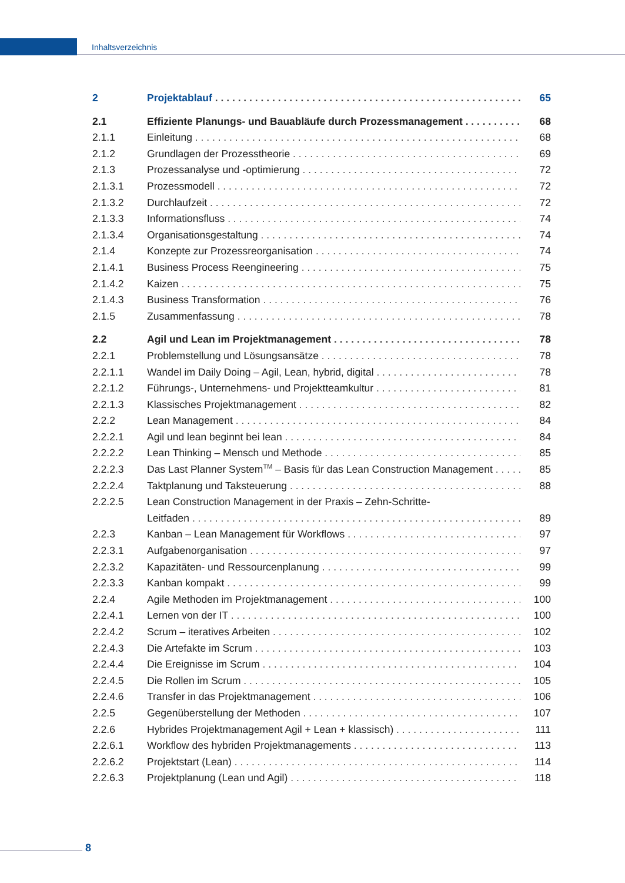Inhaltsverzeichnis
2 Projektablauf 65
2.1 Effiziente Planungs- und Bauabläufe durch Prozessmanagement 68
2.1.1 Einleitung 68
2.1.2 Grundlagen der Prozesstheorie 69
2.1.3 Prozessanalyse und -optimierung 72
2.1.3.1 Prozessmodell 72
2.1.3.2 Durchlaufzeit 72
2.1.3.3 Informationsfluss 74
2.1.3.4 Organisationsgestaltung 74
2.1.4 Konzepte zur Prozessreorganisation 74
2.1.4.1 Business Process Reengineering 75
2.1.4.2 Kaizen 75
2.1.4.3 Business Transformation 76
2.1.5 Zusammenfassung 78
2.2 Agil und Lean im Projektmanagement 78
2.2.1 Problemstellung und Lösungsansätze 78
2.2.1.1 Wandel im Daily Doing – Agil, Lean, hybrid, digital 78
2.2.1.2 Führungs-, Unternehmens- und Projektteamkultur 81
2.2.1.3 Klassisches Projektmanagement 82
2.2.2 Lean Management 84
2.2.2.1 Agil und lean beginnt bei lean 84
2.2.2.2 Lean Thinking – Mensch und Methode 85
2.2.2.3 Das Last Planner System<sup>TM</sup> – Basis für das Lean Construction Management 85
2.2.2.4 Taktplanung und Taksteuerung 88
2.2.2.5 Lean Construction Management in der Praxis – Zehn-Schritte-
Leitfaden 89
2.2.3 Kanban – Lean Management für Workflows 97
2.2.3.1 Aufgabenorganisation 97
2.2.3.2 Kapazitäten- und Ressourcenplanung 99
2.2.3.3 Kanban kompakt 99
2.2.4 Agile Methoden im Projektmanagement 100
2.2.4.1 Lernen von der IT 100
2.2.4.2 Scrum – iteratives Arbeiten 102
2.2.4.3 Die Artefakte im Scrum 103
2.2.4.4 Die Ereignisse im Scrum 104
2.2.4.5 Die Rollen im Scrum 105
2.2.4.6 Transfer in das Projektmanagement 106
2.2.5 Gegenüberstellung der Methoden 107
2.2.6 Hybrides Projektmanagement Agil + Lean + klassisch) 111
2.2.6.1 Workflow des hybriden Projektmanagements 113
2.2.6.2 Projektstart (Lean) 114
2.2.6.3 Projektplanung (Lean und Agil) 118
8